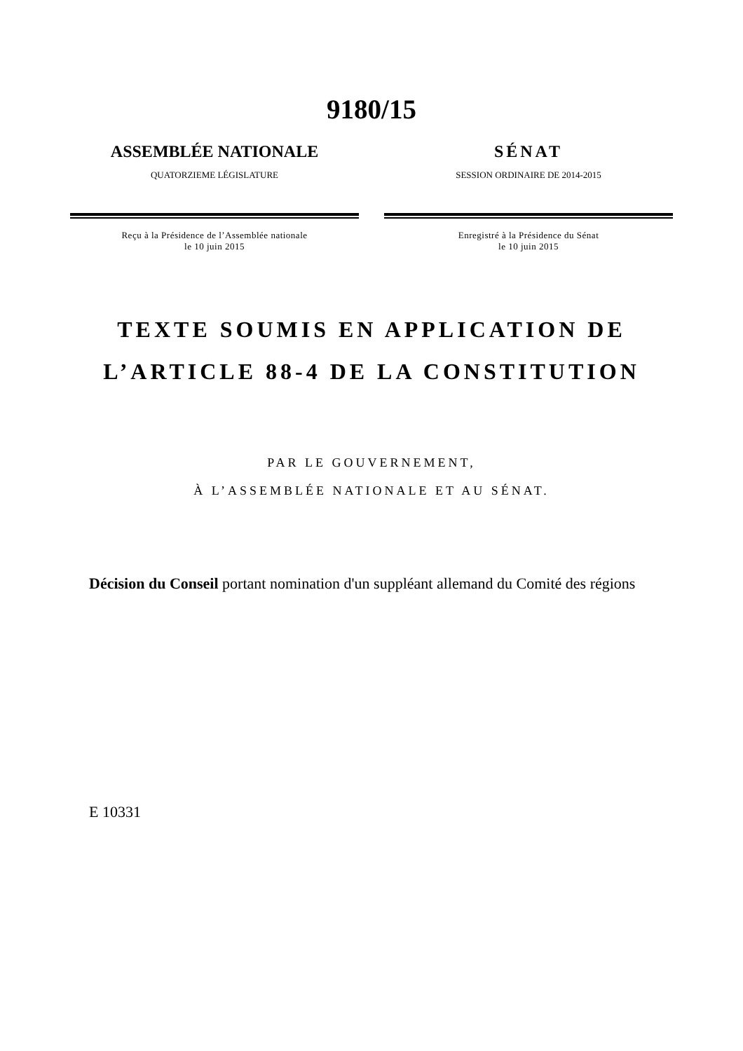9180/15
ASSEMBLÉE NATIONALE
QUATORZIEME LÉGISLATURE
Reçu à la Présidence de l’Assemblée nationale
le 10 juin 2015
SÉNAT
SESSION ORDINAIRE DE 2014-2015
Enregistré à la Présidence du Sénat
le 10 juin 2015
TEXTE SOUMIS EN APPLICATION DE
L’ARTICLE 88-4 DE LA CONSTITUTION
PAR LE GOUVERNEMENT,
À L’ASSEMBLÉE NATIONALE ET AU SÉNAT.
Décision du Conseil portant nomination d'un suppléant allemand du Comité des régions
E 10331